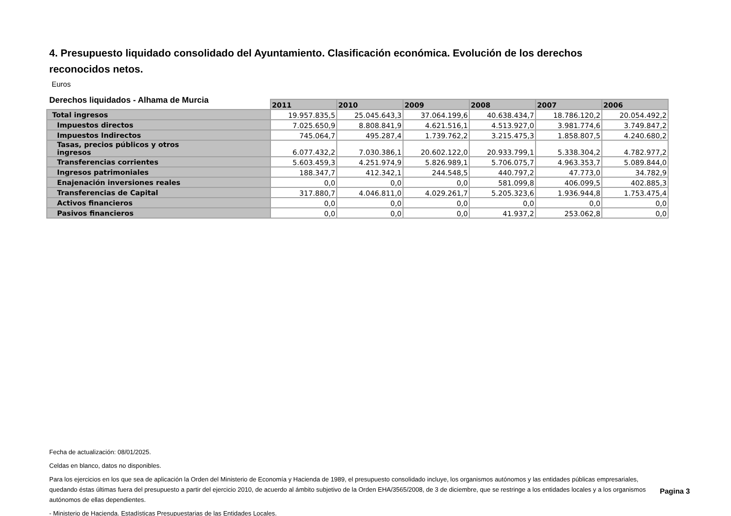4. Presupuesto liquidado consolidado del Ayuntamiento. Clasificación económica. Evolución de los derechos reconocidos netos.
Euros
Derechos liquidados - Alhama de Murcia
| | 2011 | 2010 | 2009 | 2008 | 2007 | 2006 |
| Total ingresos | 19.957.835,5 | 25.045.643,3 | 37.064.199,6 | 40.638.434,7 | 18.786.120,2 | 20.054.492,2 |
| Impuestos directos | 7.025.650,9 | 8.808.841,9 | 4.621.516,1 | 4.513.927,0 | 3.981.774,6 | 3.749.847,2 |
| Impuestos Indirectos | 745.064,7 | 495.287,4 | 1.739.762,2 | 3.215.475,3 | 1.858.807,5 | 4.240.680,2 |
| Tasas, precios públicos y otros ingresos | 6.077.432,2 | 7.030.386,1 | 20.602.122,0 | 20.933.799,1 | 5.338.304,2 | 4.782.977,2 |
| Transferencias corrientes | 5.603.459,3 | 4.251.974,9 | 5.826.989,1 | 5.706.075,7 | 4.963.353,7 | 5.089.844,0 |
| Ingresos patrimoniales | 188.347,7 | 412.342,1 | 244.548,5 | 440.797,2 | 47.773,0 | 34.782,9 |
| Enajenación inversiones reales | 0,0 | 0,0 | 0,0 | 581.099,8 | 406.099,5 | 402.885,3 |
| Transferencias de Capital | 317.880,7 | 4.046.811,0 | 4.029.261,7 | 5.205.323,6 | 1.936.944,8 | 1.753.475,4 |
| Activos financieros | 0,0 | 0,0 | 0,0 | 0,0 | 0,0 | 0,0 |
| Pasivos financieros | 0,0 | 0,0 | 0,0 | 41.937,2 | 253.062,8 | 0,0 |
Fecha de actualización: 08/01/2025.
Celdas en blanco, datos no disponibles.
Para los ejercicios en los que sea de aplicación la Orden del Ministerio de Economía y Hacienda de 1989, el presupuesto consolidado incluye, los organismos autónomos y las entidades públicas empresariales, quedando éstas últimas fuera del presupuesto a partir del ejercicio 2010, de acuerdo al ámbito subjetivo de la Orden EHA/3565/2008, de 3 de diciembre, que se restringe a los entidades locales y a los organismos autónomos de ellas dependientes.
- Ministerio de Hacienda. Estadísticas Presupuestarias de las Entidades Locales.
Pagina 3